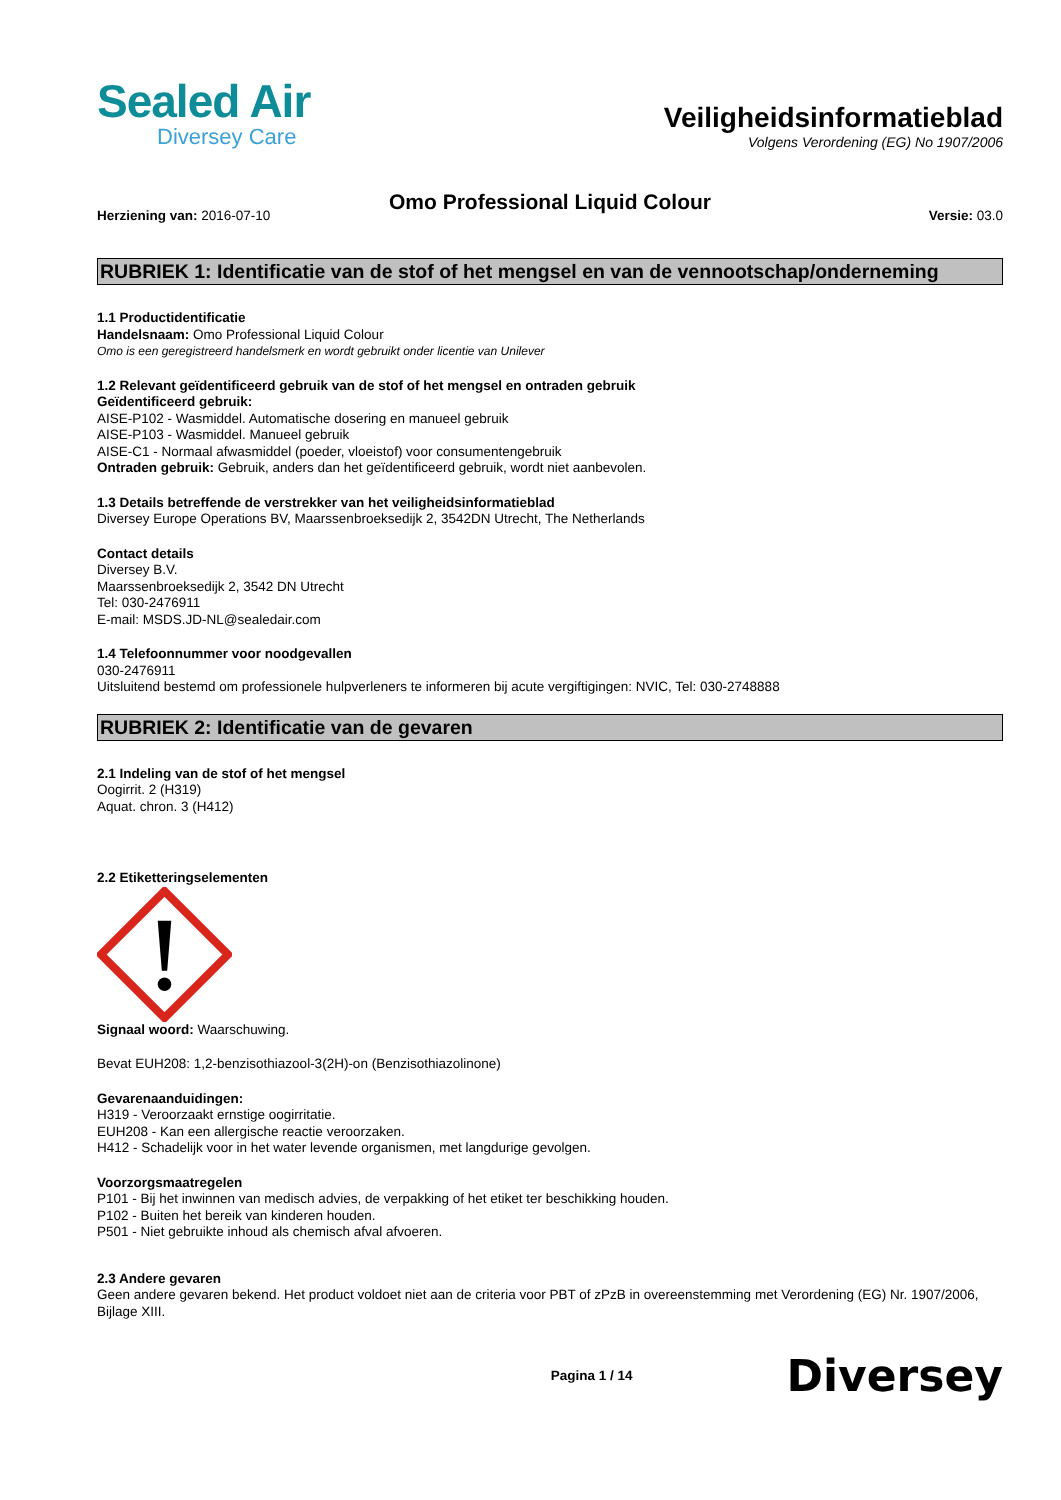Sealed Air
Diversey Care
Veiligheidsinformatieblad
Volgens Verordening (EG) No 1907/2006
Omo Professional Liquid Colour
Herziening van: 2016-07-10 Versie: 03.0
RUBRIEK 1: Identificatie van de stof of het mengsel en van de vennootschap/onderneming
1.1 Productidentificatie
Handelsnaam: Omo Professional Liquid Colour
Omo is een geregistreerd handelsmerk en wordt gebruikt onder licentie van Unilever
1.2 Relevant geïdentificeerd gebruik van de stof of het mengsel en ontraden gebruik
Geïdentificeerd gebruik:
AISE-P102 - Wasmiddel. Automatische dosering en manueel gebruik
AISE-P103 - Wasmiddel. Manueel gebruik
AISE-C1 - Normaal afwasmiddel (poeder, vloeistof) voor consumentengebruik
Ontraden gebruik: Gebruik, anders dan het geïdentificeerd gebruik, wordt niet aanbevolen.
1.3 Details betreffende de verstrekker van het veiligheidsinformatieblad
Diversey Europe Operations BV, Maarssenbroeksedijk 2, 3542DN Utrecht, The Netherlands
Contact details
Diversey B.V.
Maarssenbroeksedijk 2, 3542 DN Utrecht
Tel: 030-2476911
E-mail: MSDS.JD-NL@sealedair.com
1.4 Telefoonnummer voor noodgevallen
030-2476911
Uitsluitend bestemd om professionele hulpverleners te informeren bij acute vergiftigingen: NVIC, Tel: 030-2748888
RUBRIEK 2: Identificatie van de gevaren
2.1 Indeling van de stof of het mengsel
Oogirrit. 2 (H319)
Aquat. chron. 3 (H412)
2.2 Etiketteringselementen
Signaal woord: Waarschuwing.
Bevat EUH208: 1,2-benzisothiazool-3(2H)-on (Benzisothiazolinone)
Gevarenaanduidingen:
H319 - Veroorzaakt ernstige oogirritatie.
EUH208 - Kan een allergische reactie veroorzaken.
H412 - Schadelijk voor in het water levende organismen, met langdurige gevolgen.
Voorzorgsmaatregelen
P101 - Bij het inwinnen van medisch advies, de verpakking of het etiket ter beschikking houden.
P102 - Buiten het bereik van kinderen houden.
P501 - Niet gebruikte inhoud als chemisch afval afvoeren.
2.3 Andere gevaren
Geen andere gevaren bekend. Het product voldoet niet aan de criteria voor PBT of zPzB in overeenstemming met Verordening (EG) Nr. 1907/2006, Bijlage XIII.
Pagina 1 / 14 Diversey